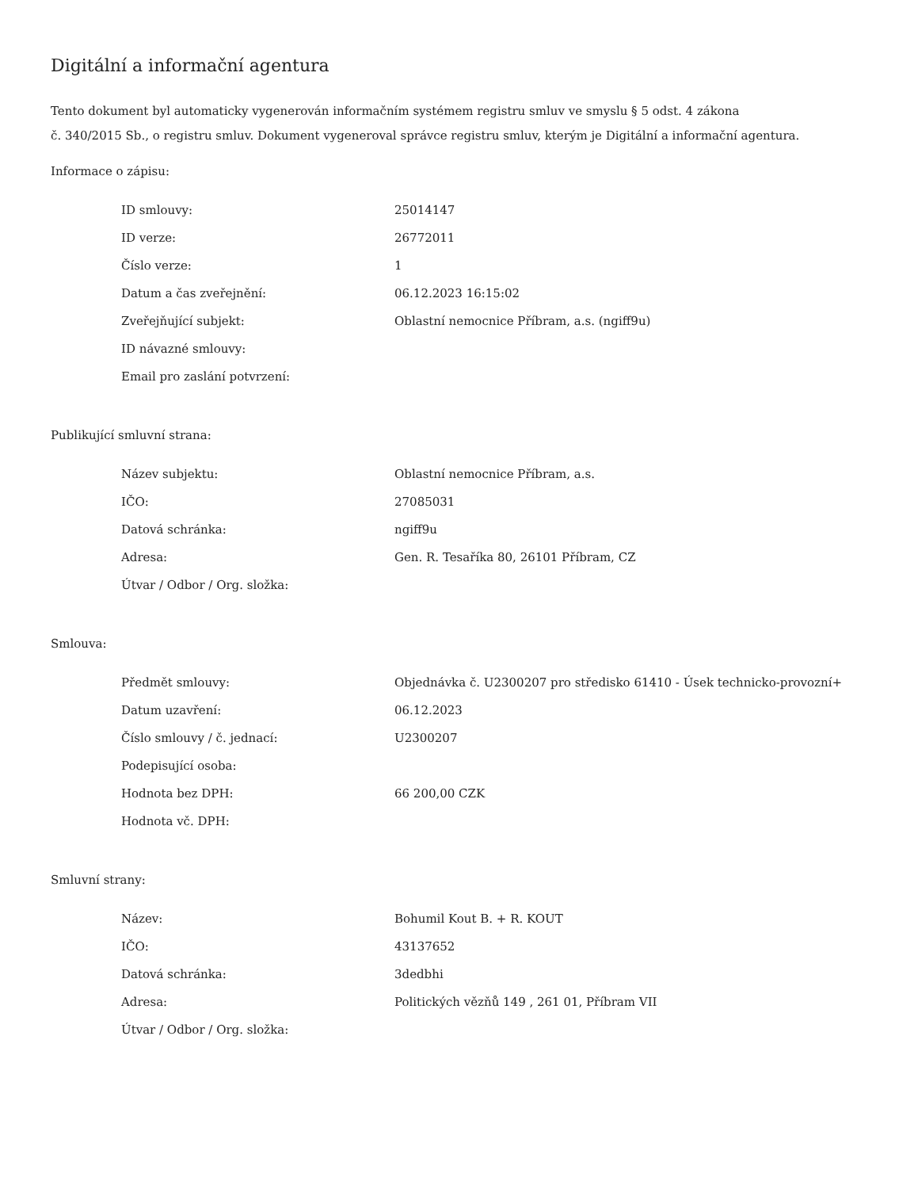Digitální a informační agentura
Tento dokument byl automaticky vygenerován informačním systémem registru smluv ve smyslu § 5 odst. 4 zákona
č. 340/2015 Sb., o registru smluv. Dokument vygeneroval správce registru smluv, kterým je Digitální a informační agentura.
Informace o zápisu:
| ID smlouvy: | 25014147 |
| ID verze: | 26772011 |
| Číslo verze: | 1 |
| Datum a čas zveřejnění: | 06.12.2023 16:15:02 |
| Zveřejňující subjekt: | Oblastní nemocnice Příbram, a.s. (ngiff9u) |
| ID návazné smlouvy: | |
| Email pro zaslání potvrzení: | |
Publikující smluvní strana:
| Název subjektu: | Oblastní nemocnice Příbram, a.s. |
| IČO: | 27085031 |
| Datová schránka: | ngiff9u |
| Adresa: | Gen. R. Tesaříka 80, 26101 Příbram, CZ |
| Útvar / Odbor / Org. složka: | |
Smlouva:
| Předmět smlouvy: | Objednávka č. U2300207 pro středisko 61410 - Úsek technicko-provozní+ |
| Datum uzavření: | 06.12.2023 |
| Číslo smlouvy / č. jednací: | U2300207 |
| Podepisující osoba: | |
| Hodnota bez DPH: | 66 200,00 CZK |
| Hodnota vč. DPH: | |
Smluvní strany:
| Název: | Bohumil Kout B. + R. KOUT |
| IČO: | 43137652 |
| Datová schránka: | 3dedbhi |
| Adresa: | Politických vězňů 149 , 261 01, Příbram VII |
| Útvar / Odbor / Org. složka: | |